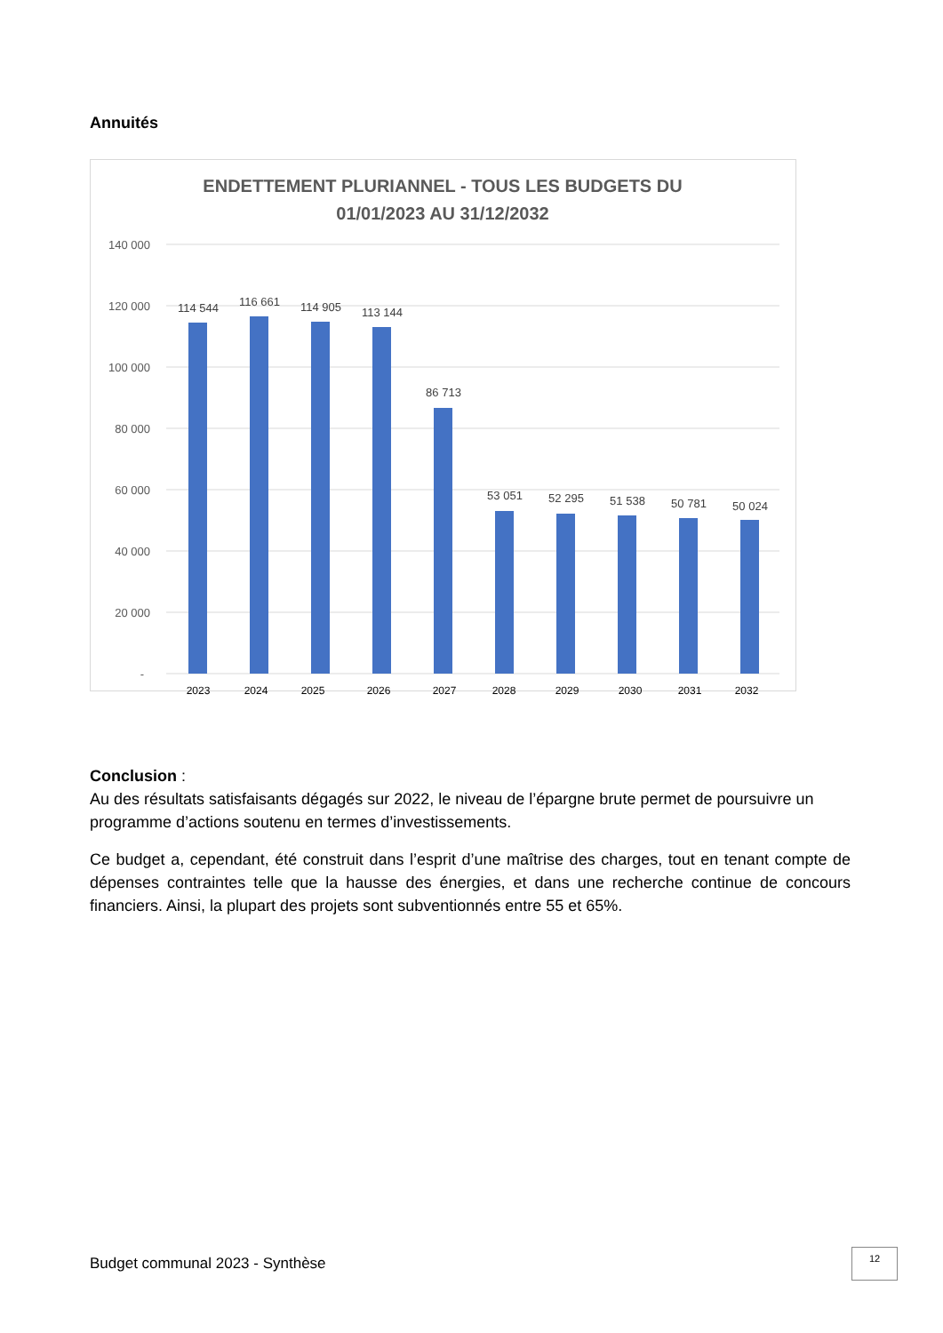Annuités
ENDETTEMENT PLURIANNEL - TOUS LES BUDGETS DU
01/01/2023 AU 31/12/2032
140 000
120 000
100 000
80 000
60 000
40 000
20 000
-
114 544
116 661
114 905
113 144
86 713
53 051
52 295
51 538
50 781
50 024
2023
2024
2025
2026
2027
2028
2029
2030
2031
2032
Conclusion :
Au des résultats satisfaisants dégagés sur 2022, le niveau de l’épargne brute permet de poursuivre un programme d’actions soutenu en termes d’investissements.
Ce budget a, cependant, été construit dans l’esprit d’une maîtrise des charges, tout en tenant compte de dépenses contraintes telle que la hausse des énergies, et dans une recherche continue de concours financiers. Ainsi, la plupart des projets sont subventionnés entre 55 et 65%.
Budget communal 2023 - Synthèse
12